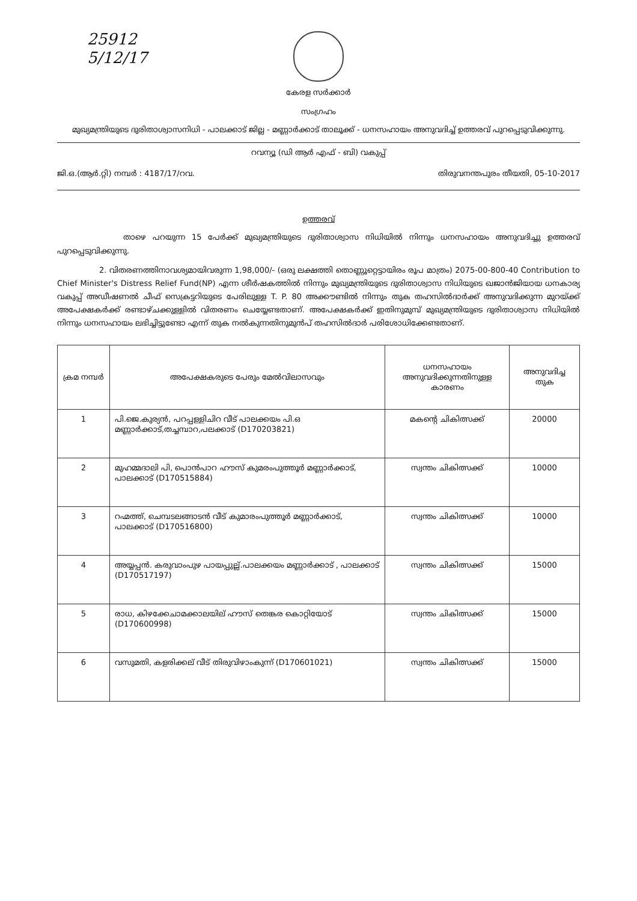25912
5/12/17
കേരള സർക്കാർ
സംഗ്രഹം
മുഖ്യമന്ത്രിയുടെ ദുരിതാശ്വാസനിധി - പാലക്കാട് ജില്ല - മണ്ണാർക്കാട് താലൂക്ക് - ധനസഹായം അനുവദിച്ച് ഉത്തരവ് പുറപ്പെടുവിക്കുന്നു.
റവന്യൂ (ഡി ആർ എഫ് - ബി) വകുപ്പ്
ജി.ഒ.(ആർ.റ്റി) നമ്പർ : 4187/17/റവ. തിരുവനന്തപുരം തീയതി, 05-10-2017
ഉത്തരവ്
താഴെ പറയുന്ന 15 പേർക്ക് മുഖ്യമന്ത്രിയുടെ ദുരിതാശ്വാസ നിധിയിൽ നിന്നും ധനസഹായം അനുവദിച്ചു ഉത്തരവ് പുറപ്പെടുവിക്കുന്നു.
2. വിതരണത്തിനാവശ്യമായിവരുന്ന 1,98,000/- (ഒരു ലക്ഷത്തി തൊണ്ണൂറ്റെട്ടായിരം രൂപ മാത്രം) 2075-00-800-40 Contribution to Chief Minister's Distress Relief Fund(NP) എന്ന ശീർഷകത്തിൽ നിന്നും മുഖ്യമന്ത്രിയുടെ ദുരിതാശ്വാസ നിധിയുടെ ഖജാൻജിയായ ധനകാര്യ വകുപ്പ് അഡീഷണൽ ചീഫ് സെക്രട്ടറിയുടെ പേരിലുള്ള T. P. 80 അക്കൗണ്ടിൽ നിന്നും തുക തഹസിൽദാർക്ക് അനുവദിക്കുന്ന മുറയ്ക്ക് അപേക്ഷകർക്ക് രണ്ടാഴ്ചക്കുള്ളിൽ വിതരണം ചെയ്യേണ്ടതാണ്. അപേക്ഷകർക്ക് ഇതിനുമുമ്പ് മുഖ്യമന്ത്രിയുടെ ദുരിതാശ്വാസ നിധിയിൽ നിന്നും ധനസഹായം ലഭിച്ചിട്ടുണ്ടോ എന്ന് തുക നൽകുന്നതിനുമുൻപ് തഹസിൽദാർ പരിശോധിക്കേണ്ടതാണ്.
| ക്രമ നമ്പർ | അപേക്ഷകരുടെ പേരും മേൽവിലാസവും | ധനസഹായം അനുവദിക്കുന്നതിനുള്ള കാരണം | അനുവദിച്ച തുക |
| --- | --- | --- | --- |
| 1 | പി.ജെ.കുര്യൻ, പറപ്പള്ളിചിറ വീട് പാലക്കയം പി.ഒ മണ്ണാർക്കാട്,തച്ചമ്പാറ,പലക്കാട് (D170203821) | മകന്റെ ചികിത്സക്ക് | 20000 |
| 2 | മുഹമ്മദാലി പി, പൊൻപാറ ഹൗസ് കുമരംപുത്തൂർ മണ്ണാർക്കാട്, പാലക്കാട് (D170515884) | സ്വന്തം ചികിത്സക്ക് | 10000 |
| 3 | റഹ്മത്ത്, ചെമ്പടലങ്ങാടൻ വീട് കുമാരംപുത്തൂർ മണ്ണാർക്കാട്, പാലക്കാട് (D170516800) | സ്വന്തം ചികിത്സക്ക് | 10000 |
| 4 | അയ്യപ്പൻ. കരുവാംപുഴ പായപ്പുല്ല്.പാലക്കയം മണ്ണാർക്കാട് , പാലക്കാട് (D170517197) | സ്വന്തം ചികിത്സക്ക് | 15000 |
| 5 | രാധ, കിഴക്കേചാമക്കാലയില് ഹൗസ് തെങ്കര കൊറ്റിയോട് (D170600998) | സ്വന്തം ചികിത്സക്ക് | 15000 |
| 6 | വസുമതി, കളരിക്കല് വീട് തിരുവിഴാംകുന്ന് (D170601021) | സ്വന്തം ചികിത്സക്ക് | 15000 |